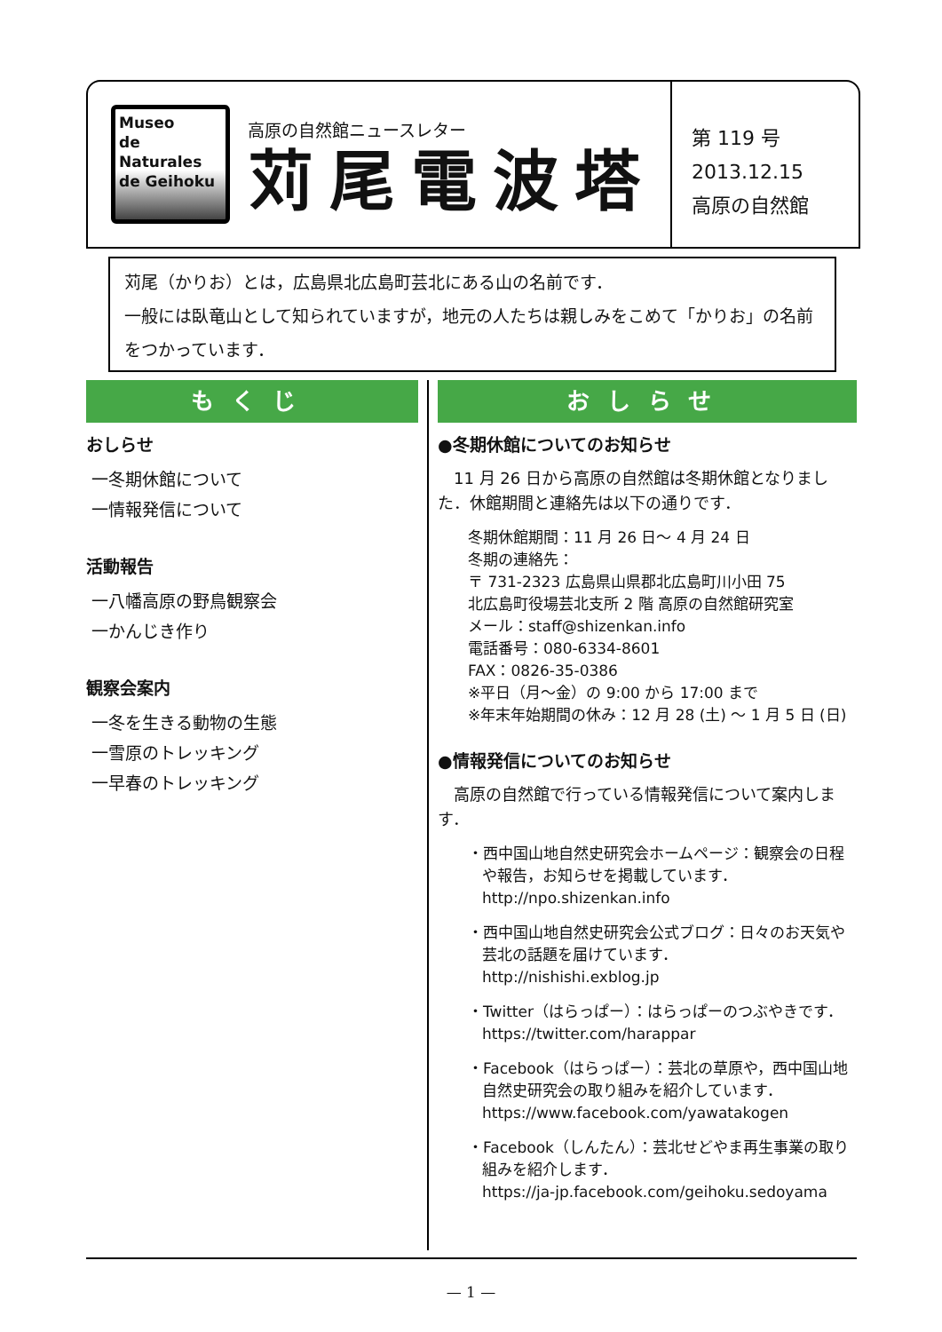Museo
de Naturales
de Geihoku
高原の自然館ニュースレター
苅尾電波塔
第 119 号
2013.12.15
高原の自然館
苅尾（かりお）とは，広島県北広島町芸北にある山の名前です．
一般には臥竜山として知られていますが，地元の人たちは親しみをこめて「かりお」の名前をつかっています．
もくじ
おしらせ
一冬期休館について
一情報発信について
活動報告
一八幡高原の野鳥観察会
一かんじき作り
観察会案内
一冬を生きる動物の生態
一雪原のトレッキング
一早春のトレッキング
おしらせ
●冬期休館についてのお知らせ
　11 月 26 日から高原の自然館は冬期休館となりました．休館期間と連絡先は以下の通りです．
冬期休館期間：11 月 26 日～ 4 月 24 日
冬期の連絡先：
〒 731-2323 広島県山県郡北広島町川小田 75
北広島町役場芸北支所 2 階 高原の自然館研究室
メール：staff@shizenkan.info
電話番号：080-6334-8601
FAX：0826-35-0386
※平日（月～金）の 9:00 から 17:00 まで
※年末年始期間の休み：12 月 28 (土) ～ 1 月 5 日 (日)
●情報発信についてのお知らせ
　高原の自然館で行っている情報発信について案内します．
・西中国山地自然史研究会ホームページ：観察会の日程や報告，お知らせを掲載しています．
http://npo.shizenkan.info
・西中国山地自然史研究会公式ブログ：日々のお天気や芸北の話題を届けています．
http://nishishi.exblog.jp
・Twitter（はらっぱー）：はらっぱーのつぶやきです．
https://twitter.com/harappar
・Facebook（はらっぱー）：芸北の草原や，西中国山地自然史研究会の取り組みを紹介しています．
https://www.facebook.com/yawatakogen
・Facebook（しんたん）：芸北せどやま再生事業の取り組みを紹介します．
https://ja-jp.facebook.com/geihoku.sedoyama
— 1 —